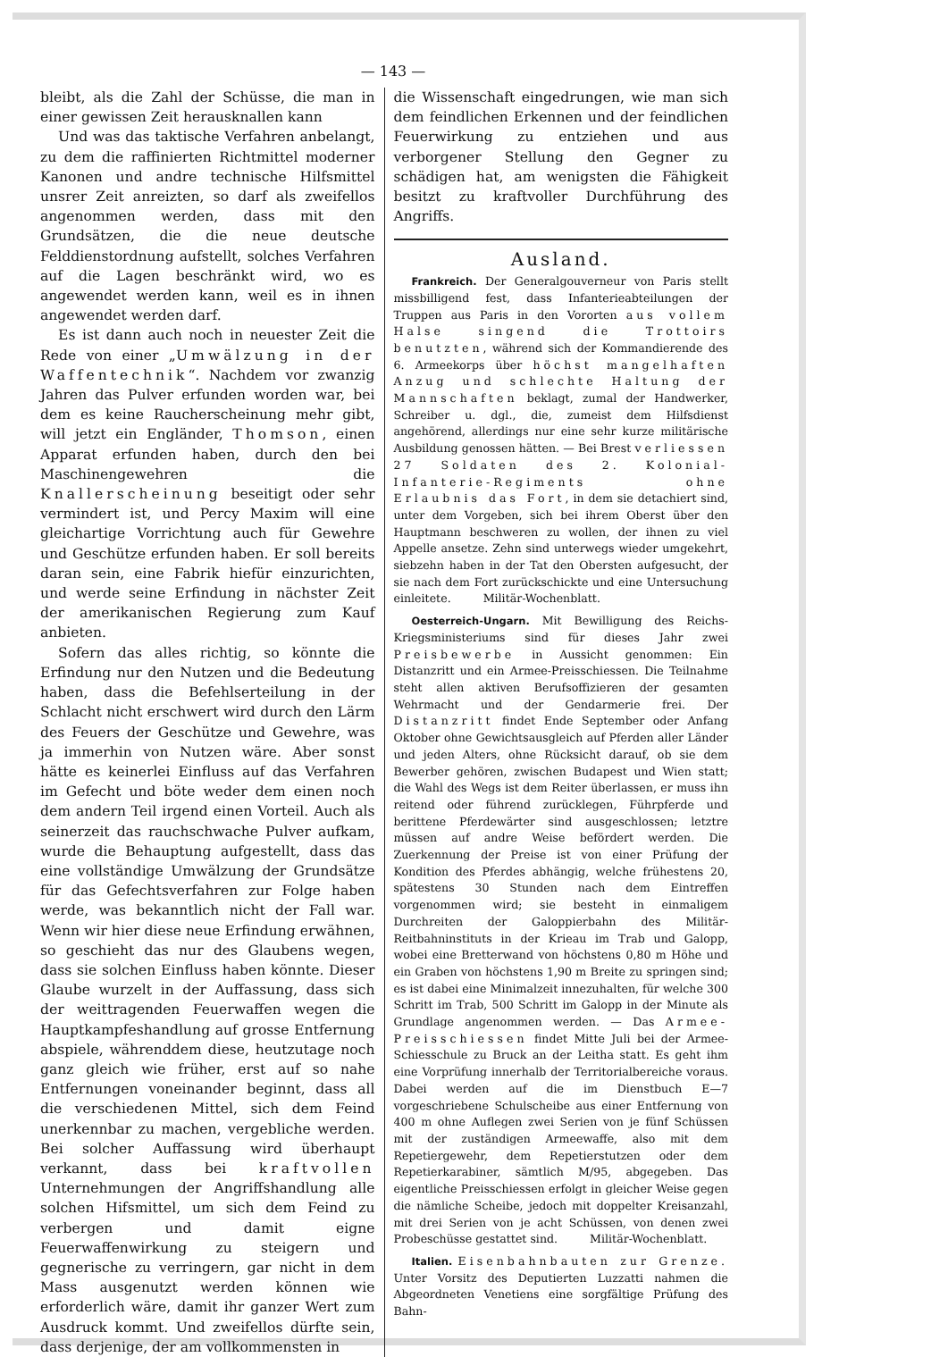— 143 —
bleibt, als die Zahl der Schüsse, die man in einer gewissen Zeit herausknallen kann
Und was das taktische Verfahren anbelangt, zu dem die raffinierten Richtmittel moderner Kanonen und andre technische Hilfsmittel unsrer Zeit anreizten, so darf als zweifellos angenommen werden, dass mit den Grundsätzen, die die neue deutsche Felddienstordnung aufstellt, solches Verfahren auf die Lagen beschränkt wird, wo es angewendet werden kann, weil es in ihnen angewendet werden darf.
Es ist dann auch noch in neuester Zeit die Rede von einer „Umwälzung in der Waffentechnik“. Nachdem vor zwanzig Jahren das Pulver erfunden worden war, bei dem es keine Raucherscheinung mehr gibt, will jetzt ein Engländer, Thomson, einen Apparat erfunden haben, durch den bei Maschinengewehren die Knallerscheinung beseitigt oder sehr vermindert ist, und Percy Maxim will eine gleichartige Vorrichtung auch für Gewehre und Geschütze erfunden haben. Er soll bereits daran sein, eine Fabrik hiefür einzurichten, und werde seine Erfindung in nächster Zeit der amerikanischen Regierung zum Kauf anbieten.
Sofern das alles richtig, so könnte die Erfindung nur den Nutzen und die Bedeutung haben, dass die Befehlserteilung in der Schlacht nicht erschwert wird durch den Lärm des Feuers der Geschütze und Gewehre, was ja immerhin von Nutzen wäre. Aber sonst hätte es keinerlei Einfluss auf das Verfahren im Gefecht und böte weder dem einen noch dem andern Teil irgend einen Vorteil. Auch als seinerzeit das rauchschwache Pulver aufkam, wurde die Behauptung aufgestellt, dass das eine vollständige Umwälzung der Grundsätze für das Gefechtsverfahren zur Folge haben werde, was bekanntlich nicht der Fall war. Wenn wir hier diese neue Erfindung erwähnen, so geschieht das nur des Glaubens wegen, dass sie solchen Einfluss haben könnte. Dieser Glaube wurzelt in der Auffassung, dass sich der weittragenden Feuerwaffen wegen die Hauptkampfeshandlung auf grosse Entfernung abspiele, währenddem diese, heutzutage noch ganz gleich wie früher, erst auf so nahe Entfernungen voneinander beginnt, dass all die verschiedenen Mittel, sich dem Feind unerkennbar zu machen, vergebliche werden. Bei solcher Auffassung wird überhaupt verkannt, dass bei kraftvollen Unternehmungen der Angriffshandlung alle solchen Hifsmittel, um sich dem Feind zu verbergen und damit eigne Feuerwaffenwirkung zu steigern und gegnerische zu verringern, gar nicht in dem Mass ausgenutzt werden können wie erforderlich wäre, damit ihr ganzer Wert zum Ausdruck kommt. Und zweifellos dürfte sein, dass derjenige, der am vollkommensten in
die Wissenschaft eingedrungen, wie man sich dem feindlichen Erkennen und der feindlichen Feuerwirkung zu entziehen und aus verborgener Stellung den Gegner zu schädigen hat, am wenigsten die Fähigkeit besitzt zu kraftvoller Durchführung des Angriffs.
Ausland.
Frankreich. Der Generalgouverneur von Paris stellt missbilligend fest, dass Infanterieabteilungen der Truppen aus Paris in den Vororten aus vollem Halse singend die Trottoirs benutzten, während sich der Kommandierende des 6. Armeekorps über höchst mangelhaften Anzug und schlechte Haltung der Mannschaften beklagt, zumal der Handwerker, Schreiber u. dgl., die, zumeist dem Hilfsdienst angehörend, allerdings nur eine sehr kurze militärische Ausbildung genossen hätten. — Bei Brest verliessen 27 Soldaten des 2. Kolonial-Infanterie-Regiments ohne Erlaubnis das Fort, in dem sie detachiert sind, unter dem Vorgeben, sich bei ihrem Oberst über den Hauptmann beschweren zu wollen, der ihnen zu viel Appelle ansetze. Zehn sind unterwegs wieder umgekehrt, siebzehn haben in der Tat den Obersten aufgesucht, der sie nach dem Fort zurückschickte und eine Untersuchung einleitete. Militär-Wochenblatt.
Oesterreich-Ungarn. Mit Bewilligung des Reichs-Kriegsministeriums sind für dieses Jahr zwei Preisbewerbe in Aussicht genommen: Ein Distanzritt und ein Armee-Preisschiessen. Die Teilnahme steht allen aktiven Berufsoffizieren der gesamten Wehrmacht und der Gendarmerie frei. Der Distanzritt findet Ende September oder Anfang Oktober ohne Gewichtsausgleich auf Pferden aller Länder und jeden Alters, ohne Rücksicht darauf, ob sie dem Bewerber gehören, zwischen Budapest und Wien statt; die Wahl des Wegs ist dem Reiter überlassen, er muss ihn reitend oder führend zurücklegen, Führpferde und berittene Pferdewärter sind ausgeschlossen; letztre müssen auf andre Weise befördert werden. Die Zuerkennung der Preise ist von einer Prüfung der Kondition des Pferdes abhängig, welche frühestens 20, spätestens 30 Stunden nach dem Eintreffen vorgenommen wird; sie besteht in einmaligem Durchreiten der Galoppierbahn des Militär-Reitbahninstituts in der Krieau im Trab und Galopp, wobei eine Bretterwand von höchstens 0,80 m Höhe und ein Graben von höchstens 1,90 m Breite zu springen sind; es ist dabei eine Minimalzeit innezuhalten, für welche 300 Schritt im Trab, 500 Schritt im Galopp in der Minute als Grundlage angenommen werden. — Das Armee-Preisschiessen findet Mitte Juli bei der Armee-Schiesschule zu Bruck an der Leitha statt. Es geht ihm eine Vorprüfung innerhalb der Territorialbereiche voraus. Dabei werden auf die im Dienstbuch E—7 vorgeschriebene Schulscheibe aus einer Entfernung von 400 m ohne Auflegen zwei Serien von je fünf Schüssen mit der zuständigen Armeewaffe, also mit dem Repetiergewehr, dem Repetierstutzen oder dem Repetierkarabiner, sämtlich M/95, abgegeben. Das eigentliche Preisschiessen erfolgt in gleicher Weise gegen die nämliche Scheibe, jedoch mit doppelter Kreisanzahl, mit drei Serien von je acht Schüssen, von denen zwei Probeschüsse gestattet sind. Militär-Wochenblatt.
Italien. Eisenbahnbauten zur Grenze. Unter Vorsitz des Deputierten Luzzatti nahmen die Abgeordneten Venetiens eine sorgfältige Prüfung des Bahn-